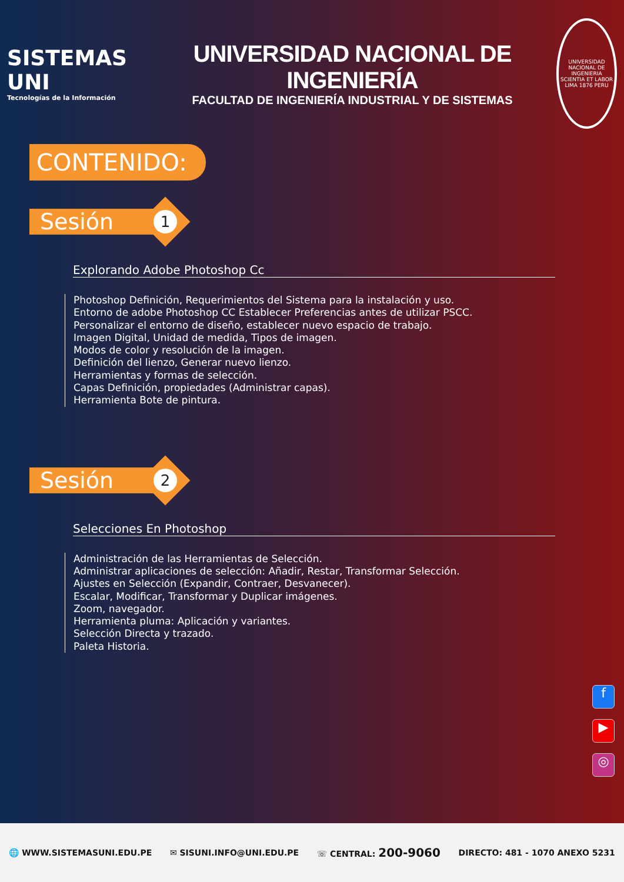SISTEMAS UNI
Tecnologías de la Información
UNIVERSIDAD NACIONAL DE INGENIERÍA
FACULTAD DE INGENIERÍA INDUSTRIAL Y DE SISTEMAS
UNIVERSIDAD NACIONAL DE INGENIERIA SCIENTIA ET LABOR LIMA 1876 PERU
CONTENIDO:
Sesión
1
Explorando Adobe Photoshop Cc
Photoshop Definición, Requerimientos del Sistema para la instalación y uso.
Entorno de adobe Photoshop CC Establecer Preferencias antes de utilizar PSCC.
Personalizar el entorno de diseño, establecer nuevo espacio de trabajo.
Imagen Digital, Unidad de medida, Tipos de imagen.
Modos de color y resolución de la imagen.
Definición del lienzo, Generar nuevo lienzo.
Herramientas y formas de selección.
Capas Definición, propiedades (Administrar capas).
Herramienta Bote de pintura.
Sesión
2
Selecciones En Photoshop
Administración de las Herramientas de Selección.
Administrar aplicaciones de selección: Añadir, Restar, Transformar Selección.
Ajustes en Selección (Expandir, Contraer, Desvanecer).
Escalar, Modificar, Transformar y Duplicar imágenes.
Zoom, navegador.
Herramienta pluma: Aplicación y variantes.
Selección Directa y trazado.
Paleta Historia.
f
▶
◎
🌐 WWW.SISTEMASUNI.EDU.PE ✉ SISUNI.INFO@UNI.EDU.PE ☏ CENTRAL: 200-9060 DIRECTO: 481 - 1070 ANEXO 5231